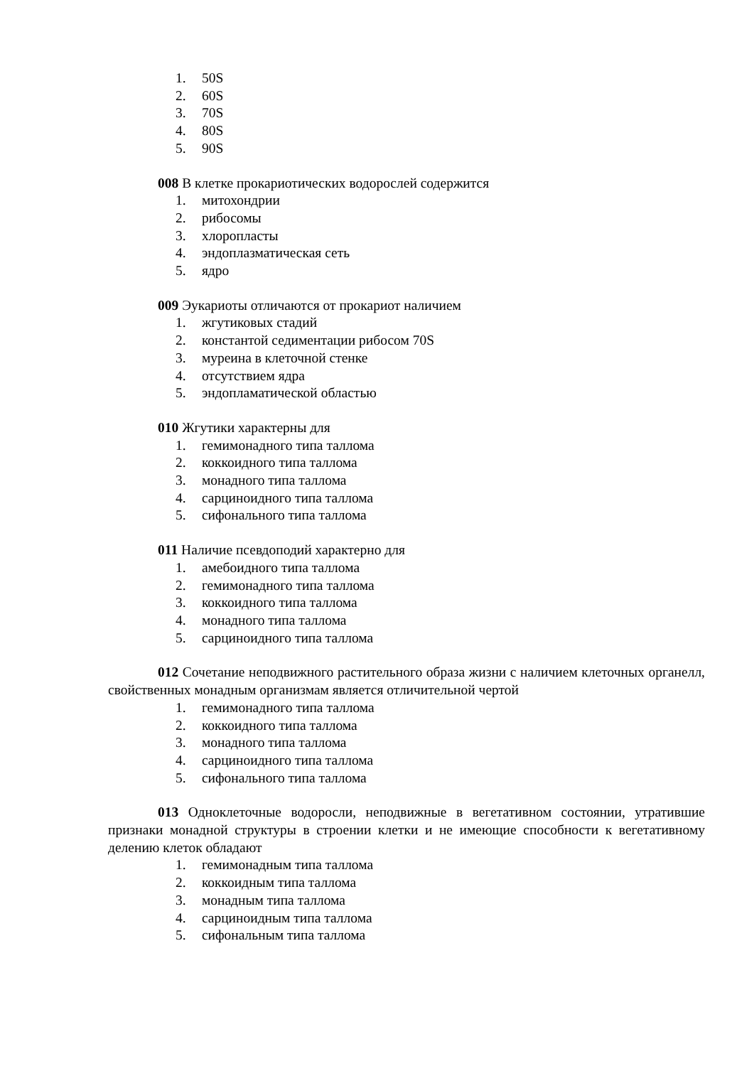1. 50S
2. 60S
3. 70S
4. 80S
5. 90S
008 В клетке прокариотических водорослей содержится
1. митохондрии
2. рибосомы
3. хлоропласты
4. эндоплазматическая сеть
5. ядро
009 Эукариоты отличаются от прокариот наличием
1. жгутиковых стадий
2. константой седиментации рибосом 70S
3. муреина в клеточной стенке
4. отсутствием ядра
5. эндопламатической областью
010 Жгутики характерны для
1. гемимонадного типа таллома
2. коккоидного типа таллома
3. монадного типа таллома
4. сарциноидного типа таллома
5. сифонального типа таллома
011 Наличие псевдоподий характерно для
1. амебоидного типа таллома
2. гемимонадного типа таллома
3. коккоидного типа таллома
4. монадного типа таллома
5. сарциноидного типа таллома
012 Сочетание неподвижного растительного образа жизни с наличием клеточных органелл, свойственных монадным организмам является отличительной чертой
1. гемимонадного типа таллома
2. коккоидного типа таллома
3. монадного типа таллома
4. сарциноидного типа таллома
5. сифонального типа таллома
013 Одноклеточные водоросли, неподвижные в вегетативном состоянии, утратившие признаки монадной структуры в строении клетки и не имеющие способности к вегетативному делению клеток обладают
1. гемимонадным типа таллома
2. коккоидным типа таллома
3. монадным типа таллома
4. сарциноидным типа таллома
5. сифональным типа таллома